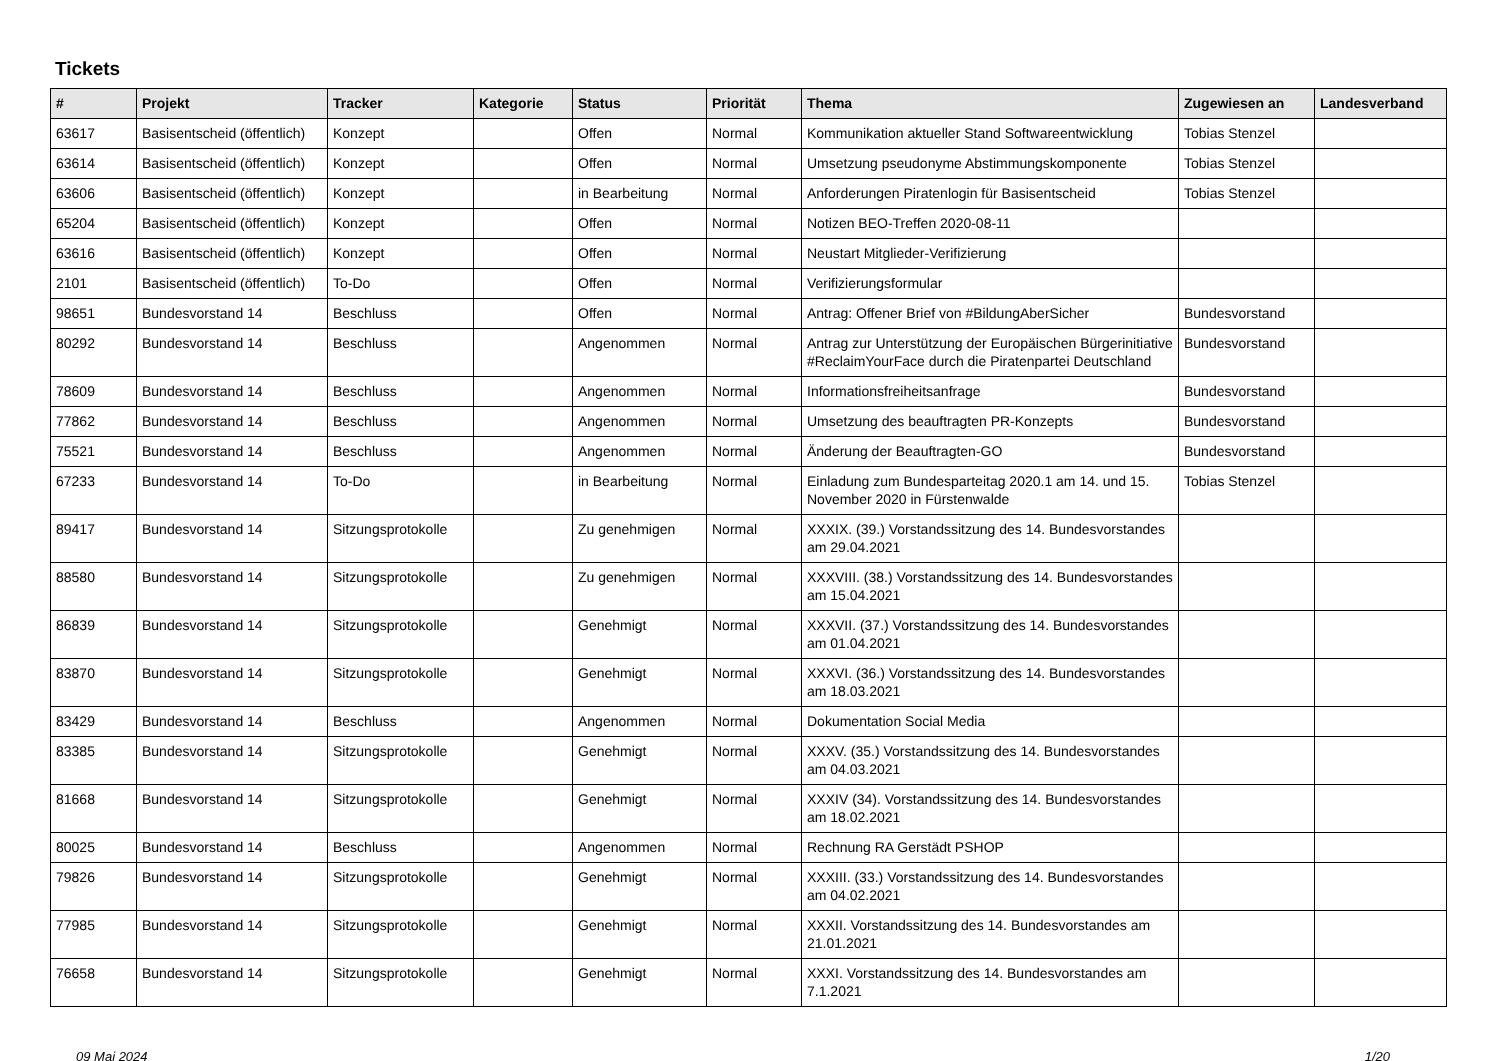Tickets
| # | Projekt | Tracker | Kategorie | Status | Priorität | Thema | Zugewiesen an | Landesverband |
| --- | --- | --- | --- | --- | --- | --- | --- | --- |
| 63617 | Basisentscheid (öffentlich) | Konzept | | Offen | Normal | Kommunikation aktueller Stand Softwareentwicklung | Tobias Stenzel | |
| 63614 | Basisentscheid (öffentlich) | Konzept | | Offen | Normal | Umsetzung pseudonyme Abstimmungskomponente | Tobias Stenzel | |
| 63606 | Basisentscheid (öffentlich) | Konzept | | in Bearbeitung | Normal | Anforderungen Piratenlogin für Basisentscheid | Tobias Stenzel | |
| 65204 | Basisentscheid (öffentlich) | Konzept | | Offen | Normal | Notizen BEO-Treffen 2020-08-11 | | |
| 63616 | Basisentscheid (öffentlich) | Konzept | | Offen | Normal | Neustart Mitglieder-Verifizierung | | |
| 2101 | Basisentscheid (öffentlich) | To-Do | | Offen | Normal | Verifizierungsformular | | |
| 98651 | Bundesvorstand 14 | Beschluss | | Offen | Normal | Antrag: Offener Brief von #BildungAberSicher | Bundesvorstand | |
| 80292 | Bundesvorstand 14 | Beschluss | | Angenommen | Normal | Antrag zur Unterstützung der Europäischen Bürgerinitiative #ReclaimYourFace durch die Piratenpartei Deutschland | Bundesvorstand | |
| 78609 | Bundesvorstand 14 | Beschluss | | Angenommen | Normal | Informationsfreiheitsanfrage | Bundesvorstand | |
| 77862 | Bundesvorstand 14 | Beschluss | | Angenommen | Normal | Umsetzung des beauftragten PR-Konzepts | Bundesvorstand | |
| 75521 | Bundesvorstand 14 | Beschluss | | Angenommen | Normal | Änderung der Beauftragten-GO | Bundesvorstand | |
| 67233 | Bundesvorstand 14 | To-Do | | in Bearbeitung | Normal | Einladung zum Bundesparteitag 2020.1 am 14. und 15. November 2020 in Fürstenwalde | Tobias Stenzel | |
| 89417 | Bundesvorstand 14 | Sitzungsprotokolle | | Zu genehmigen | Normal | XXXIX. (39.) Vorstandssitzung des 14. Bundesvorstandes am 29.04.2021 | | |
| 88580 | Bundesvorstand 14 | Sitzungsprotokolle | | Zu genehmigen | Normal | XXXVIII. (38.) Vorstandssitzung des 14. Bundesvorstandes am 15.04.2021 | | |
| 86839 | Bundesvorstand 14 | Sitzungsprotokolle | | Genehmigt | Normal | XXXVII. (37.) Vorstandssitzung des 14. Bundesvorstandes am 01.04.2021 | | |
| 83870 | Bundesvorstand 14 | Sitzungsprotokolle | | Genehmigt | Normal | XXXVI. (36.) Vorstandssitzung des 14. Bundesvorstandes am 18.03.2021 | | |
| 83429 | Bundesvorstand 14 | Beschluss | | Angenommen | Normal | Dokumentation Social Media | | |
| 83385 | Bundesvorstand 14 | Sitzungsprotokolle | | Genehmigt | Normal | XXXV. (35.) Vorstandssitzung des 14. Bundesvorstandes am 04.03.2021 | | |
| 81668 | Bundesvorstand 14 | Sitzungsprotokolle | | Genehmigt | Normal | XXXIV (34). Vorstandssitzung des 14. Bundesvorstandes am 18.02.2021 | | |
| 80025 | Bundesvorstand 14 | Beschluss | | Angenommen | Normal | Rechnung RA Gerstädt PSHOP | | |
| 79826 | Bundesvorstand 14 | Sitzungsprotokolle | | Genehmigt | Normal | XXXIII. (33.) Vorstandssitzung des 14. Bundesvorstandes am 04.02.2021 | | |
| 77985 | Bundesvorstand 14 | Sitzungsprotokolle | | Genehmigt | Normal | XXXII. Vorstandssitzung des 14. Bundesvorstandes am 21.01.2021 | | |
| 76658 | Bundesvorstand 14 | Sitzungsprotokolle | | Genehmigt | Normal | XXXI. Vorstandssitzung des 14. Bundesvorstandes am 7.1.2021 | | |
09 Mai 2024 1/20